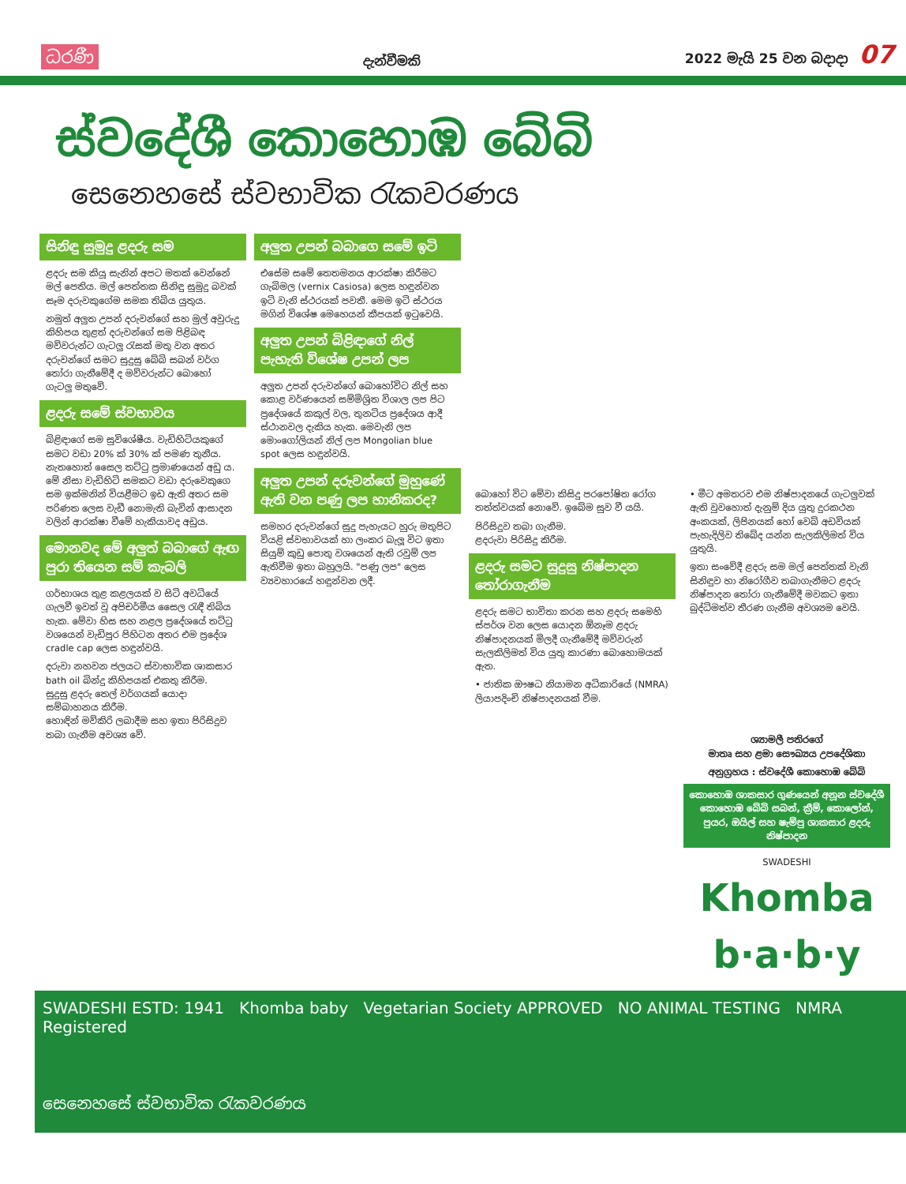ධරණී දැන්වීමකි 2022 මැයි 25 වන බදාදා 07
ස්වදේශී කොහොඹ බේබි
සෙනෙහසේ ස්වභාවික රැකවරණය
සිනිඳු සුමුදු ළදරු සම
ළදරු සම කියූ සැනින් අපට මතක් වෙන්නේ මල් පෙතිය. මල් පෙත්තක සිනිඳු සුමුදු බවක් සෑම දරුවකුගේම සමක තිබිය යුතුය.
නමුත් අලුත උපන් දරුවන්ගේ සහ මුල් අවුරුදු කිහිපය තුළත් දරුවන්ගේ සම පිළිබඳ මව්වරුන්ට ගැටලු රැසක් මතු වන අතර දරුවන්ගේ සමට සුදුසු බේබි සබන් වර්ග තෝරා ගැනීමේදී ද මව්වරුන්ට බොහෝ ගැටලු මතුවේ.
ළදරු සමේ ස්වභාවය
බිළිඳාගේ සම සුවිශේෂීය. වැඩිහිටියකුගේ සමට වඩා 20% ක් 30% ක් පමණ තුනීය. නැතහොත් සෛල තට්ටු ප්‍රමාණයෙන් අඩු ය. මේ නිසා වැඩිහිටි සමකට වඩා දරුවෙකුගෙ සම ඉක්මනින් වියළීමට ඉඩ ඇති අතර සම පරිණත ලෙස වැඩී නොමැති බැවින් ආසාදන වලින් ආරක්ෂා වීමේ හැකියාවද අඩුය.
මොනවද මේ අලුත් බබාගේ ඇඟ පුරා තියෙන සම් කැබලි
ගර්භාශය තුළ කළලයක් ව සිටි අවධියේ ගැලවී ඉවත් වූ අපිචර්මීය සෛල රැඳී තිබිය හැක. මේවා හිස සහ නළල ප්‍රදේශයේ තට්ටු වශයෙන් වැඩිපුර පිහිටන අතර එම ප්‍රදේශ cradle cap ලෙස හඳුන්වයි.
දරුවා නහවන ජලයට ස්වාභාවික ශාකසාර bath oil බින්දු කිහිපයක් එකතු කිරීම.
සුදුසු ළදරු තෙල් වර්ගයක් යොදා සම්බාහනය කිරීම.
හොඳින් මව්කිරි ලබාදීම සහ ඉතා පිරිසිදුව තබා ගැනීම අවශ්‍ය වේ.
අලුත උපන් බබාගෙ සමේ ඉටි
එසේම සමේ තෙතමනය ආරක්ෂා කිරීමට ගැබිමල (vernix Casiosa) ලෙස හඳුන්වන ඉටි වැනි ස්ථරයක් පවතී. මෙම ඉටි ස්ථරය මගින් විශේෂ මෙහෙයන් කීපයක් ඉටුවෙයි.
අලුත උපන් බිළිඳාගේ නිල් පැහැති විශේෂ උපන් ලප
අලුත උපන් දරුවන්ගේ බොහෝවිට නිල් සහ කොළ වර්ණයෙන් සම්මිශ්‍රිත විශාල ලප පිට ප්‍රදේශයේ කකුල් වල, තුනටිය ප්‍රදේශය ආදී ස්ථානවල දැකිය හැක. මෙවැනි ලප මොංගෝලියන් නිල් ලප Mongolian blue spot ලෙස හඳුන්වයි.
අලුත උපන් දරුවන්ගේ මුහුණේ ඇති වන පණු ලප හානිකරද?
සමහර දරුවන්ගේ සුදු පැහැයට හුරු මතුපිට වියළි ස්වභාවයක් හා ලංකර බැලූ විට ඉතා සියුම් කුඩු පොතු වශයෙන් ඇති රවුම් ලප ඇතිවීම ඉතා බහුලයි. "පණු ලප" ලෙස ව්‍යවහාරයේ හඳුන්වන ලදී.
බොහෝ විට මේවා කිසිදු පරපෝෂිත රෝග තත්ත්වයක් නොවේ. ඉබේම සුව වී යයි.
පිරිසිදුව තබා ගැනීම.
ළදරුවා පිරිසිදු කිරීම.
ළදරු සමට සුදුසු නිෂ්පාදන තෝරාගැනීම
ළදරු සමට භාවිතා කරන සහ ළදරු සමෙහි ස්පර්ශ වන ලෙස යොදන ඕනෑම ළදරු නිෂ්පාදනයක් මිලදී ගැනීමේදී මව්වරුන් සැලකිලිමත් විය යුතු කාරණා බොහොමයක් ඇත.
• ජාතික ඖෂධ නියාමන අධිකාරියේ (NMRA) ලියාපදිංචි නිෂ්පාදනයක් වීම.
• මීට අමතරව එම නිෂ්පාදනයේ ගැටලුවක් ඇති වුවහොත් දැනුම් දිය යුතු දුරකථන අංකයක්, ලිපිනයක් හෝ වෙබ් අඩවියක් පැහැදිලිව තිබේද යන්න සැලකිලිමත් විය යුතුයි.
ඉතා සංවේදී ළදරු සම මල් පෙත්තක් වැනි සිනිඳුව හා නිරෝගීව තබාගැනීමට ළදරු නිෂ්පාදන තෝරා ගැනීමේදී මවකට ඉතා බුද්ධිමත්ව තීරණ ගැනීම අවශ්‍යම වෙයි.
ශ්‍යාමලී පතිරගේ
මාතෘ සහ ළමා සෞඛ්‍යය උපදේශිකා
අනුග්‍රහය : ස්වදේශී කොහොඹ බේබි
කොහොඹ ශාකසාර ගුණයෙන් අනූන ස්වදේශී කොහොඹ බේබි සබන්, ක්‍රීම්, කොලෝන්, පුයර, ඔයිල් සහ ෂැම්පු ශාකසාර ළදරු නිෂ්පාදන
SWADESHI
Khomba
b·a·b·y
SWADESHI ESTD: 1941 Khomba baby Vegetarian Society APPROVED NO ANIMAL TESTING NMRA Registered
සෙනෙහසේ ස්වභාවික රැකවරණය